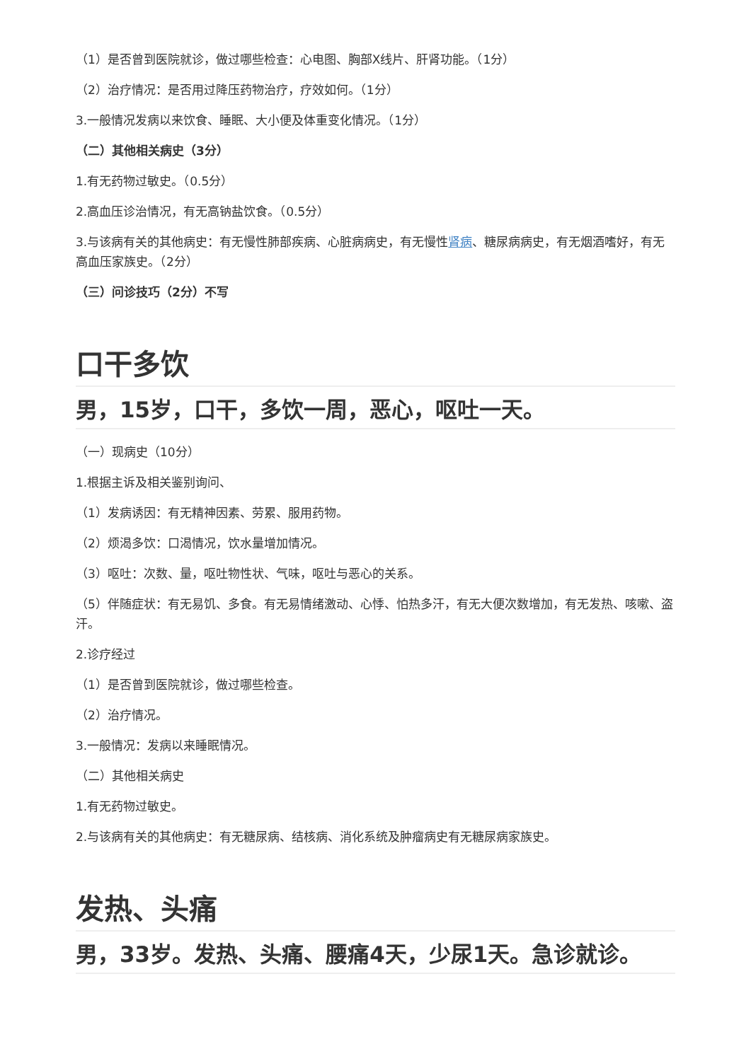（1）是否曾到医院就诊，做过哪些检查：心电图、胸部X线片、肝肾功能。（1分）
（2）治疗情况：是否用过降压药物治疗，疗效如何。（1分）
3.一般情况发病以来饮食、睡眠、大小便及体重变化情况。（1分）
（二）其他相关病史（3分）
1.有无药物过敏史。（0.5分）
2.高血压诊治情况，有无高钠盐饮食。（0.5分）
3.与该病有关的其他病史：有无慢性肺部疾病、心脏病病史，有无慢性肾病、糖尿病病史，有无烟酒嗜好，有无高血压家族史。（2分）
（三）问诊技巧（2分）不写
口干多饮
男，15岁，口干，多饮一周，恶心，呕吐一天。
（一）现病史（10分）
1.根据主诉及相关鉴别询问、
（1）发病诱因：有无精神因素、劳累、服用药物。
（2）烦渴多饮：口渴情况，饮水量增加情况。
（3）呕吐：次数、量，呕吐物性状、气味，呕吐与恶心的关系。
（5）伴随症状：有无易饥、多食。有无易情绪激动、心悸、怕热多汗，有无大便次数增加，有无发热、咳嗽、盗汗。
2.诊疗经过
（1）是否曾到医院就诊，做过哪些检查。
（2）治疗情况。
3.一般情况：发病以来睡眠情况。
（二）其他相关病史
1.有无药物过敏史。
2.与该病有关的其他病史：有无糖尿病、结核病、消化系统及肿瘤病史有无糖尿病家族史。
发热、头痛
男，33岁。发热、头痛、腰痛4天，少尿1天。急诊就诊。